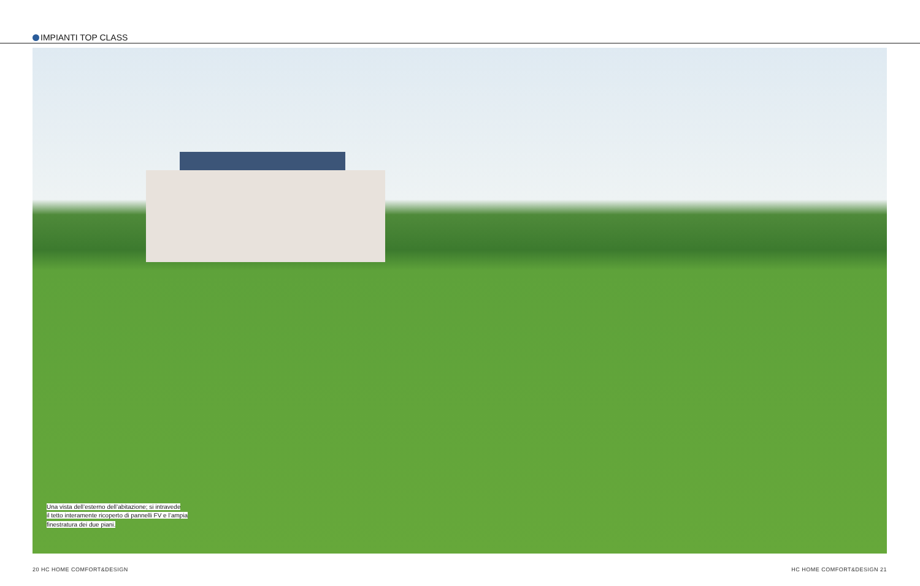IMPIANTI TOP CLASS
Una vista dell’esterno dell’abitazione; si intravede
il tetto interamente ricoperto di pannelli FV e l’ampia
finestratura dei due piani.
20 HC HOME COMFORT&DESIGN HC HOME COMFORT&DESIGN 21